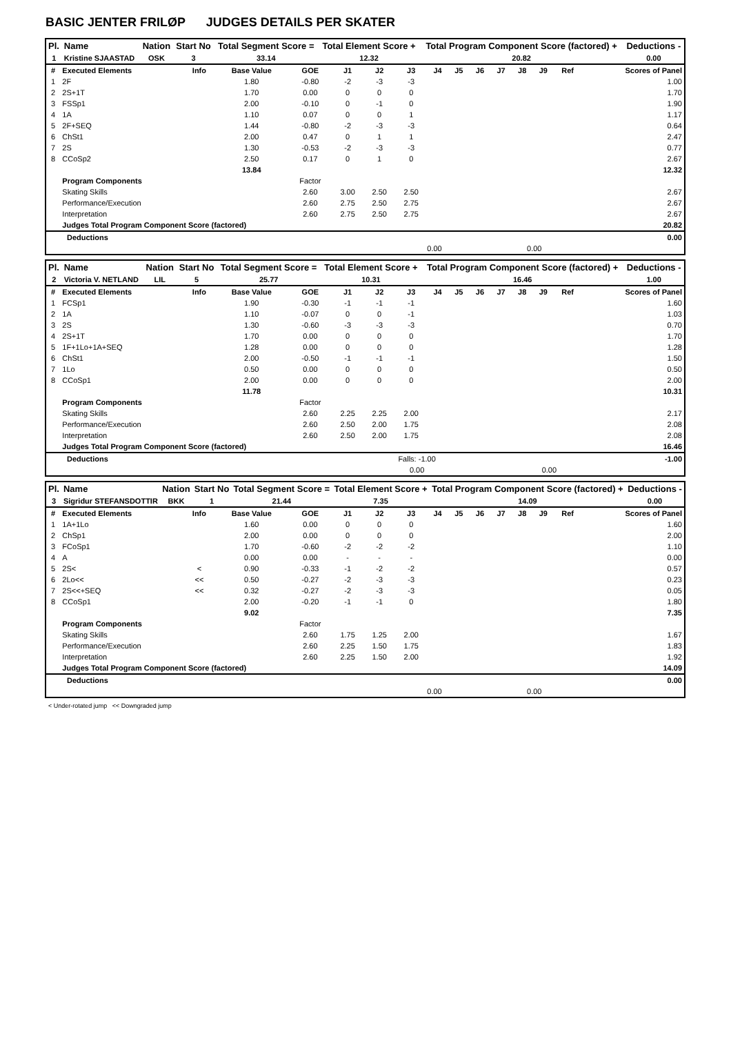BASIC JENTER FRILØP JUDGES DETAILS PER SKATER
| Pl. | Name | Nation | Start No | Total Segment Score = | Total Element Score + | Total Program Component Score (factored) + | Deductions - |
| --- | --- | --- | --- | --- | --- | --- | --- |
| 1 | Kristine SJAASTAD | OSK | 3 | 33.14 | 12.32 | 20.82 | 0.00 |
| # | Executed Elements | Info | Base Value | GOE | J1 | J2 | J3 | J4 | J5 | J6 | J7 | J8 | J9 | Ref | Scores of Panel |
| 1 | 2F | | 1.80 | -0.80 | -2 | -3 | -3 | | | | | | | | 1.00 |
| 2 | 2S+1T | | 1.70 | 0.00 | 0 | 0 | 0 | | | | | | | | 1.70 |
| 3 | FSSp1 | | 2.00 | -0.10 | 0 | -1 | 0 | | | | | | | | 1.90 |
| 4 | 1A | | 1.10 | 0.07 | 0 | 0 | 1 | | | | | | | | 1.17 |
| 5 | 2F+SEQ | | 1.44 | -0.80 | -2 | -3 | -3 | | | | | | | | 0.64 |
| 6 | ChSt1 | | 2.00 | 0.47 | 0 | 1 | 1 | | | | | | | | 2.47 |
| 7 | 2S | | 1.30 | -0.53 | -2 | -3 | -3 | | | | | | | | 0.77 |
| 8 | CCoSp2 | | 2.50 | 0.17 | 0 | 1 | 0 | | | | | | | | 2.67 |
| | | | 13.84 | | | | | | | | | | | | 12.32 |
| | Program Components | | | Factor | | | | | | | | | | | |
| | Skating Skills | | | 2.60 | 3.00 | 2.50 | 2.50 | | | | | | | | 2.67 |
| | Performance/Execution | | | 2.60 | 2.75 | 2.50 | 2.75 | | | | | | | | 2.67 |
| | Interpretation | | | 2.60 | 2.75 | 2.50 | 2.75 | | | | | | | | 2.67 |
| | Judges Total Program Component Score (factored) | | | | | | | | | | | | | | 20.82 |
| Deductions | | | | 0.00 |
| | 0.00 | 0.00 | | |
| Pl. | Name | Nation | Start No | Total Segment Score = | Total Element Score + | Total Program Component Score (factored) + | Deductions - |
| --- | --- | --- | --- | --- | --- | --- | --- |
| 2 | Victoria V. NETLAND | LIL | 5 | 25.77 | 10.31 | 16.46 | 1.00 |
| # | Executed Elements | Info | Base Value | GOE | J1 | J2 | J3 | J4 | J5 | J6 | J7 | J8 | J9 | Ref | Scores of Panel |
| 1 | FCSp1 | | 1.90 | -0.30 | -1 | -1 | -1 | | | | | | | | 1.60 |
| 2 | 1A | | 1.10 | -0.07 | 0 | 0 | -1 | | | | | | | | 1.03 |
| 3 | 2S | | 1.30 | -0.60 | -3 | -3 | -3 | | | | | | | | 0.70 |
| 4 | 2S+1T | | 1.70 | 0.00 | 0 | 0 | 0 | | | | | | | | 1.70 |
| 5 | 1F+1Lo+1A+SEQ | | 1.28 | 0.00 | 0 | 0 | 0 | | | | | | | | 1.28 |
| 6 | ChSt1 | | 2.00 | -0.50 | -1 | -1 | -1 | | | | | | | | 1.50 |
| 7 | 1Lo | | 0.50 | 0.00 | 0 | 0 | 0 | | | | | | | | 0.50 |
| 8 | CCoSp1 | | 2.00 | 0.00 | 0 | 0 | 0 | | | | | | | | 2.00 |
| | | | 11.78 | | | | | | | | | | | | 10.31 |
| | Program Components | | | Factor | | | | | | | | | | | |
| | Skating Skills | | | 2.60 | 2.25 | 2.25 | 2.00 | | | | | | | | 2.17 |
| | Performance/Execution | | | 2.60 | 2.50 | 2.00 | 1.75 | | | | | | | | 2.08 |
| | Interpretation | | | 2.60 | 2.50 | 2.00 | 1.75 | | | | | | | | 2.08 |
| | Judges Total Program Component Score (factored) | | | | | | | | | | | | | | 16.46 |
| Deductions | Falls: -1.00 | | | -1.00 |
| | 0.00 | 0.00 | | |
| Pl. | Name | Nation | Start No | Total Segment Score = | Total Element Score + | Total Program Component Score (factored) + | Deductions - |
| --- | --- | --- | --- | --- | --- | --- | --- |
| 3 | Sigridur STEFANSDOTTIR | BKK | 1 | 21.44 | 7.35 | 14.09 | 0.00 |
| # | Executed Elements | Info | Base Value | GOE | J1 | J2 | J3 | J4 | J5 | J6 | J7 | J8 | J9 | Ref | Scores of Panel |
| 1 | 1A+1Lo | | 1.60 | 0.00 | 0 | 0 | 0 | | | | | | | | 1.60 |
| 2 | ChSp1 | | 2.00 | 0.00 | 0 | 0 | 0 | | | | | | | | 2.00 |
| 3 | FCoSp1 | | 1.70 | -0.60 | -2 | -2 | -2 | | | | | | | | 1.10 |
| 4 | A | | 0.00 | 0.00 | - | - | - | | | | | | | | 0.00 |
| 5 | 2S< | < | 0.90 | -0.33 | -1 | -2 | -2 | | | | | | | | 0.57 |
| 6 | 2Lo<< | << | 0.50 | -0.27 | -2 | -3 | -3 | | | | | | | | 0.23 |
| 7 | 2S<<+SEQ | << | 0.32 | -0.27 | -2 | -3 | -3 | | | | | | | | 0.05 |
| 8 | CCoSp1 | | 2.00 | -0.20 | -1 | -1 | 0 | | | | | | | | 1.80 |
| | | | 9.02 | | | | | | | | | | | | 7.35 |
| | Program Components | | | Factor | | | | | | | | | | | |
| | Skating Skills | | | 2.60 | 1.75 | 1.25 | 2.00 | | | | | | | | 1.67 |
| | Performance/Execution | | | 2.60 | 2.25 | 1.50 | 1.75 | | | | | | | | 1.83 |
| | Interpretation | | | 2.60 | 2.25 | 1.50 | 2.00 | | | | | | | | 1.92 |
| | Judges Total Program Component Score (factored) | | | | | | | | | | | | | | 14.09 |
| Deductions | | | | 0.00 |
| | 0.00 | 0.00 | | |
< Under-rotated jump << Downgraded jump